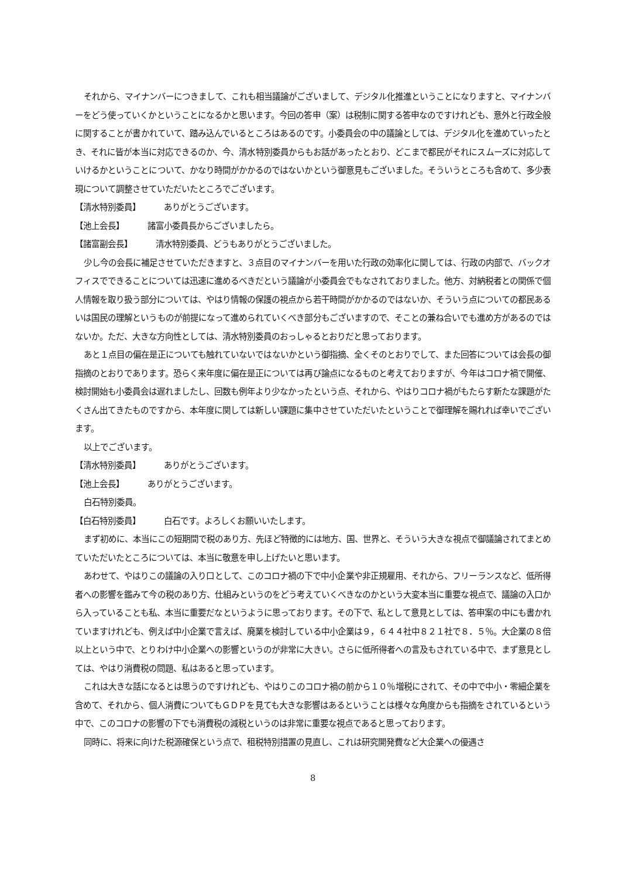それから、マイナンバーにつきまして、これも相当議論がございまして、デジタル化推進ということになりますと、マイナンバーをどう使っていくかということになるかと思います。今回の答申（案）は税制に関する答申なのですけれども、意外と行政全般に関することが書かれていて、踏み込んでいるところはあるのです。小委員会の中の議論としては、デジタル化を進めていったとき、それに皆が本当に対応できるのか、今、清水特別委員からもお話があったとおり、どこまで都民がそれにスムーズに対応していけるかということについて、かなり時間がかかるのではないかという御意見もございました。そういうところも含めて、多少表現について調整させていただいたところでございます。
【清水特別委員】 ありがとうございます。
【池上会長】 諸富小委員長からございましたら。
【諸富副会長】 清水特別委員、どうもありがとうございました。
少し今の会長に補足させていただきますと、３点目のマイナンバーを用いた行政の効率化に関しては、行政の内部で、バックオフィスでできることについては迅速に進めるべきだという議論が小委員会でもなされておりました。他方、対納税者との関係で個人情報を取り扱う部分については、やはり情報の保護の視点から若干時間がかかるのではないか、そういう点についての都民あるいは国民の理解というものが前提になって進められていくべき部分もございますので、そことの兼ね合いでも進め方があるのではないか。ただ、大きな方向性としては、清水特別委員のおっしゃるとおりだと思っております。
あと１点目の偏在是正についても触れていないではないかという御指摘、全くそのとおりでして、また回答については会長の御指摘のとおりであります。恐らく来年度に偏在是正については再び論点になるものと考えておりますが、今年はコロナ禍で開催、検討開始も小委員会は遅れましたし、回数も例年より少なかったという点、それから、やはりコロナ禍がもたらす新たな課題がたくさん出てきたものですから、本年度に関しては新しい課題に集中させていただいたということで御理解を賜れれば幸いでございます。
以上でございます。
【清水特別委員】 ありがとうございます。
【池上会長】 ありがとうございます。
白石特別委員。
【白石特別委員】 白石です。よろしくお願いいたします。
まず初めに、本当にこの短期間で税のあり方、先ほど特徴的には地方、国、世界と、そういう大きな視点で御議論されてまとめていただいたところについては、本当に敬意を申し上げたいと思います。
あわせて、やはりこの議論の入り口として、このコロナ禍の下で中小企業や非正規雇用、それから、フリーランスなど、低所得者への影響を鑑みて今の税のあり方、仕組みというのをどう考えていくべきなのかという大変本当に重要な視点で、議論の入口から入っていることも私、本当に重要だなというように思っております。その下で、私として意見としては、答申案の中にも書かれていますけれども、例えば中小企業で言えば、廃業を検討している中小企業は９，６４４社中８２１社で８．５％。大企業の８倍以上という中で、とりわけ中小企業への影響というのが非常に大きい。さらに低所得者への言及もされている中で、まず意見としては、やはり消費税の問題、私はあると思っています。
これは大きな話になるとは思うのですけれども、やはりこのコロナ禍の前から１０％増税にされて、その中で中小・零細企業を含めて、それから、個人消費についてもＧＤＰを見ても大きな影響はあるということは様々な角度からも指摘をされているという中で、このコロナの影響の下でも消費税の減税というのは非常に重要な視点であると思っております。
同時に、将来に向けた税源確保という点で、租税特別措置の見直し、これは研究開発費など大企業への優遇さ
8